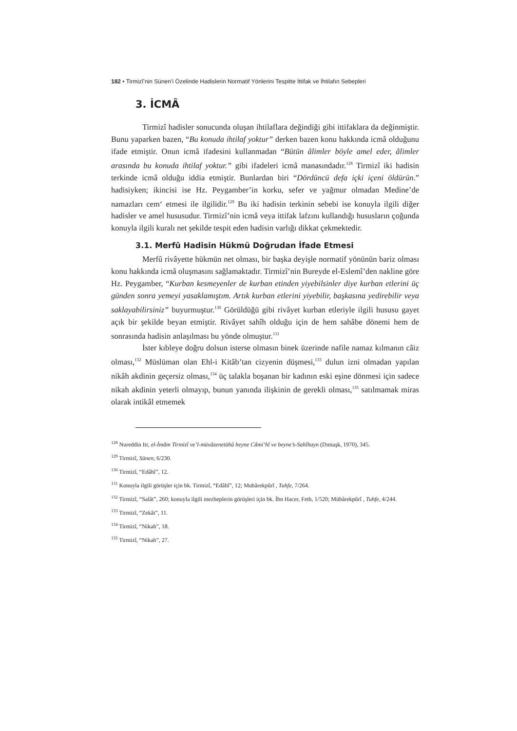182 • Tirmizî’nin Sünen’i Özelinde Hadislerin Normatif Yönlerini Tespitte İttifak ve İhtilafın Sebepleri
3. İCMÂ
Tirmizî hadisler sonucunda oluşan ihtilaflara değindiği gibi ittifaklara da değinmiştir. Bunu yaparken bazen, “Bu konuda ihtilaf yoktur” derken bazen konu hakkında icmâ olduğunu ifade etmiştir. Onun icmâ ifadesini kullanmadan “Bütün âlimler böyle amel eder, âlimler arasında bu konuda ihtilaf yoktur.” gibi ifadeleri icmâ manasındadır.<sup>128</sup> Tirmizî iki hadisin terkinde icmâ olduğu iddia etmiştir. Bunlardan biri “Dördüncü defa içki içeni öldürün.” hadisiyken; ikincisi ise Hz. Peygamber’in korku, sefer ve yağmur olmadan Medine’de namazları cem‘ etmesi ile ilgilidir.<sup>129</sup> Bu iki hadisin terkinin sebebi ise konuyla ilgili diğer hadisler ve amel hususudur. Tirmizî’nin icmâ veya ittifak lafzını kullandığı hususların çoğunda konuyla ilgili kuralı net şekilde tespit eden hadisin varlığı dikkat çekmektedir.
3.1. Merfû Hadisin Hükmü Doğrudan İfade Etmesi
Merfû rivâyette hükmün net olması, bir başka deyişle normatif yönünün bariz olması konu hakkında icmâ oluşmasını sağlamaktadır. Tirmizî’nin Bureyde el-Eslemî’den nakline göre Hz. Peygamber, “Kurban kesmeyenler de kurban etinden yiyebilsinler diye kurban etlerini üç günden sonra yemeyi yasaklamıştım. Artık kurban etlerini yiyebilir, başkasına yedirebilir veya saklayabilirsiniz” buyurmuştur.<sup>130</sup> Görüldüğü gibi rivâyet kurban etleriyle ilgili hususu gayet açık bir şekilde beyan etmiştir. Rivâyet sahîh olduğu için de hem sahâbe dönemi hem de sonrasında hadisin anlaşılması bu yönde olmuştur.<sup>131</sup>
İster kıbleye doğru dolsun isterse olmasın binek üzerinde nafile namaz kılmanın câiz olması,<sup>132</sup> Müslüman olan Ehl-i Kitâb’tan cizyenin düşmesi,<sup>133</sup> dulun izni olmadan yapılan nikâh akdinin geçersiz olması,<sup>134</sup> üç talakla boşanan bir kadının eski eşine dönmesi için sadece nikah akdinin yeterli olmayıp, bunun yanında ilişkinin de gerekli olması,<sup>135</sup> satılmamak miras olarak intikâl etmemek
<sup>128</sup> Nureddin Itr, el-İmâm Tirmizî ve’l-müvâzenetühû beyne Câmi‘hî ve beyne’s-Sahîhayn (Dımaşk, 1970), 345.
<sup>129</sup> Tirmizî, Sünen, 6/230.
<sup>130</sup> Tirmizî, “Edâhî”, 12.
<sup>131</sup> Konuyla ilgili görüşler için bk. Tirmizî, “Edâhî”, 12; Mubârekpûrî , Tuhfe, 7/264.
<sup>132</sup> Tirmizî, “Salât”, 260; konuyla ilgili mezheplerin görüşleri için bk. İbn Hacer, Feth, 1/520; Mübârekpûrî , Tuhfe, 4/244.
<sup>133</sup> Tirmizî, “Zekât”, 11.
<sup>134</sup> Tirmizî, “Nikah”, 18.
<sup>135</sup> Tirmizî, “Nikah”, 27.